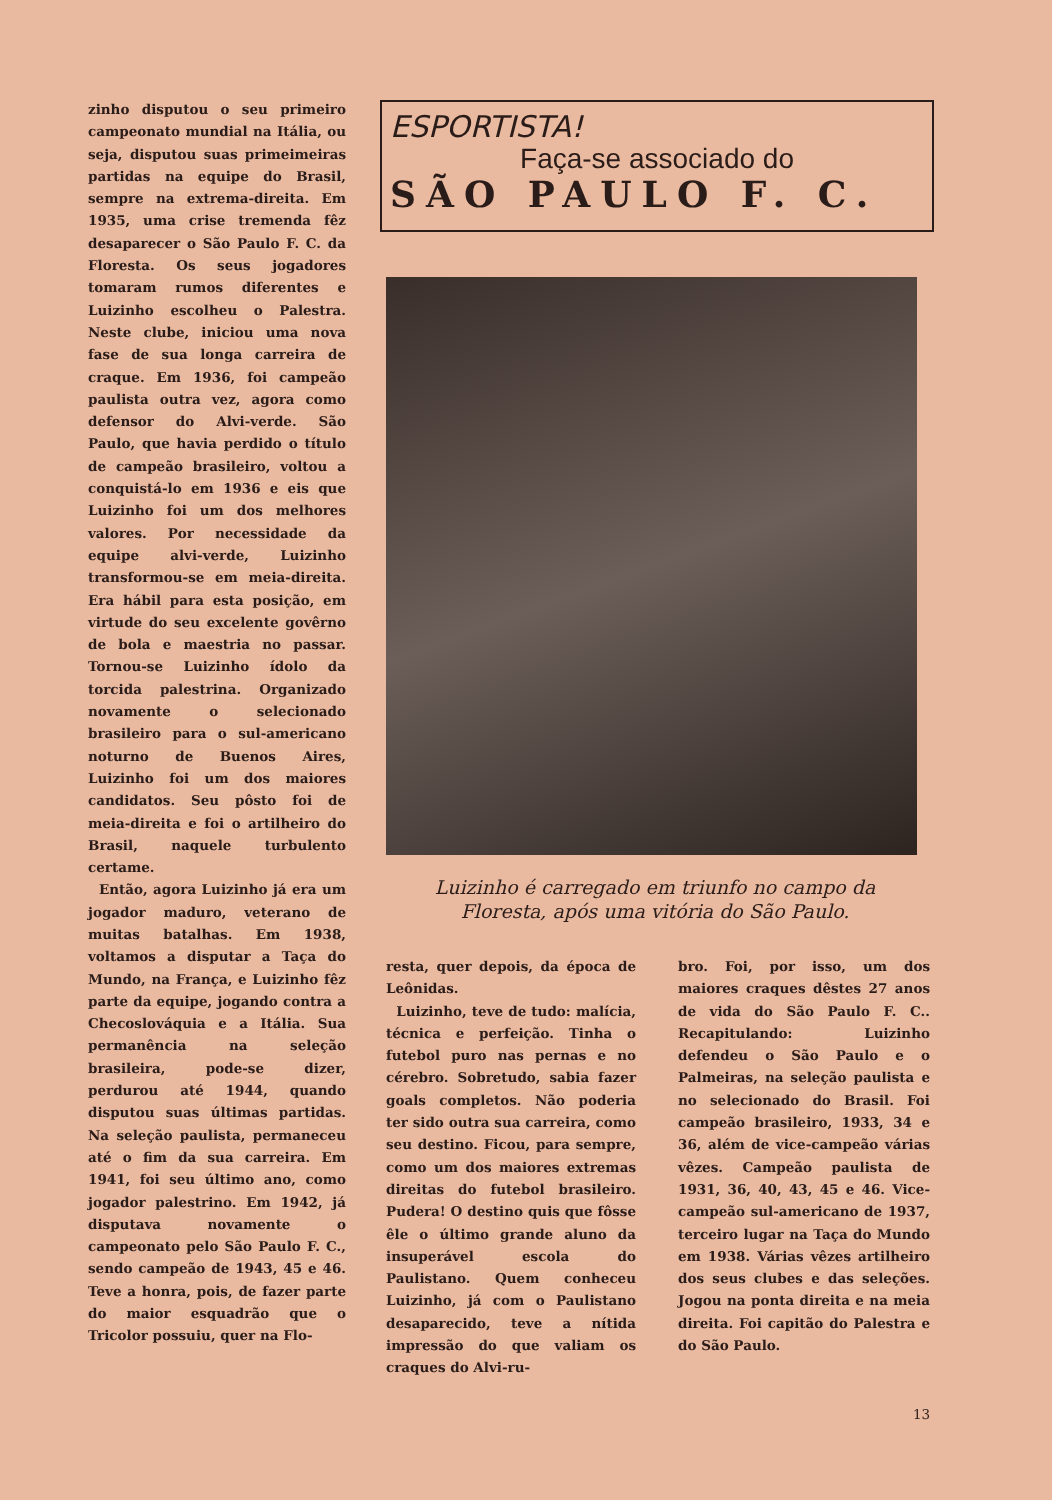zinho disputou o seu primeiro campeonato mundial na Itália, ou seja, disputou suas primeimeiras partidas na equipe do Brasil, sempre na extrema-direita. Em 1935, uma crise tremenda fêz desaparecer o São Paulo F. C. da Floresta. Os seus jogadores tomaram rumos diferentes e Luizinho escolheu o Palestra. Neste clube, iniciou uma nova fase de sua longa carreira de craque. Em 1936, foi campeão paulista outra vez, agora como defensor do Alvi-verde. São Paulo, que havia perdido o título de campeão brasileiro, voltou a conquistá-lo em 1936 e eis que Luizinho foi um dos melhores valores. Por necessidade da equipe alvi-verde, Luizinho transformou-se em meia-direita. Era hábil para esta posição, em virtude do seu excelente govêrno de bola e maestria no passar. Tornou-se Luizinho ídolo da torcida palestrina. Organizado novamente o selecionado brasileiro para o sul-americano noturno de Buenos Aires, Luizinho foi um dos maiores candidatos. Seu pôsto foi de meia-direita e foi o artilheiro do Brasil, naquele turbulento certame.
Então, agora Luizinho já era um jogador maduro, veterano de muitas batalhas. Em 1938, voltamos a disputar a Taça do Mundo, na França, e Luizinho fêz parte da equipe, jogando contra a Checoslováquia e a Itália. Sua permanência na seleção brasileira, pode-se dizer, perdurou até 1944, quando disputou suas últimas partidas. Na seleção paulista, permaneceu até o fim da sua carreira. Em 1941, foi seu último ano, como jogador palestrino. Em 1942, já disputava novamente o campeonato pelo São Paulo F. C., sendo campeão de 1943, 45 e 46. Teve a honra, pois, de fazer parte do maior esquadrão que o Tricolor possuiu, quer na Flo-
ESPORTISTA!
Faça-se associado do
SÃO PAULO F. C.
Luizinho é carregado em triunfo no campo da Floresta, após uma vitória do São Paulo.
resta, quer depois, da época de Leônidas.
Luizinho, teve de tudo: malícia, técnica e perfeição. Tinha o futebol puro nas pernas e no cérebro. Sobretudo, sabia fazer goals completos. Não poderia ter sido outra sua carreira, como seu destino. Ficou, para sempre, como um dos maiores extremas direitas do futebol brasileiro. Pudera! O destino quis que fôsse êle o último grande aluno da insuperável escola do Paulistano. Quem conheceu Luizinho, já com o Paulistano desaparecido, teve a nítida impressão do que valiam os craques do Alvi-ru-
bro. Foi, por isso, um dos maiores craques dêstes 27 anos de vida do São Paulo F. C.. Recapitulando: Luizinho defendeu o São Paulo e o Palmeiras, na seleção paulista e no selecionado do Brasil. Foi campeão brasileiro, 1933, 34 e 36, além de vice-campeão várias vêzes. Campeão paulista de 1931, 36, 40, 43, 45 e 46. Vice-campeão sul-americano de 1937, terceiro lugar na Taça do Mundo em 1938. Várias vêzes artilheiro dos seus clubes e das seleções. Jogou na ponta direita e na meia direita. Foi capitão do Palestra e do São Paulo.
13